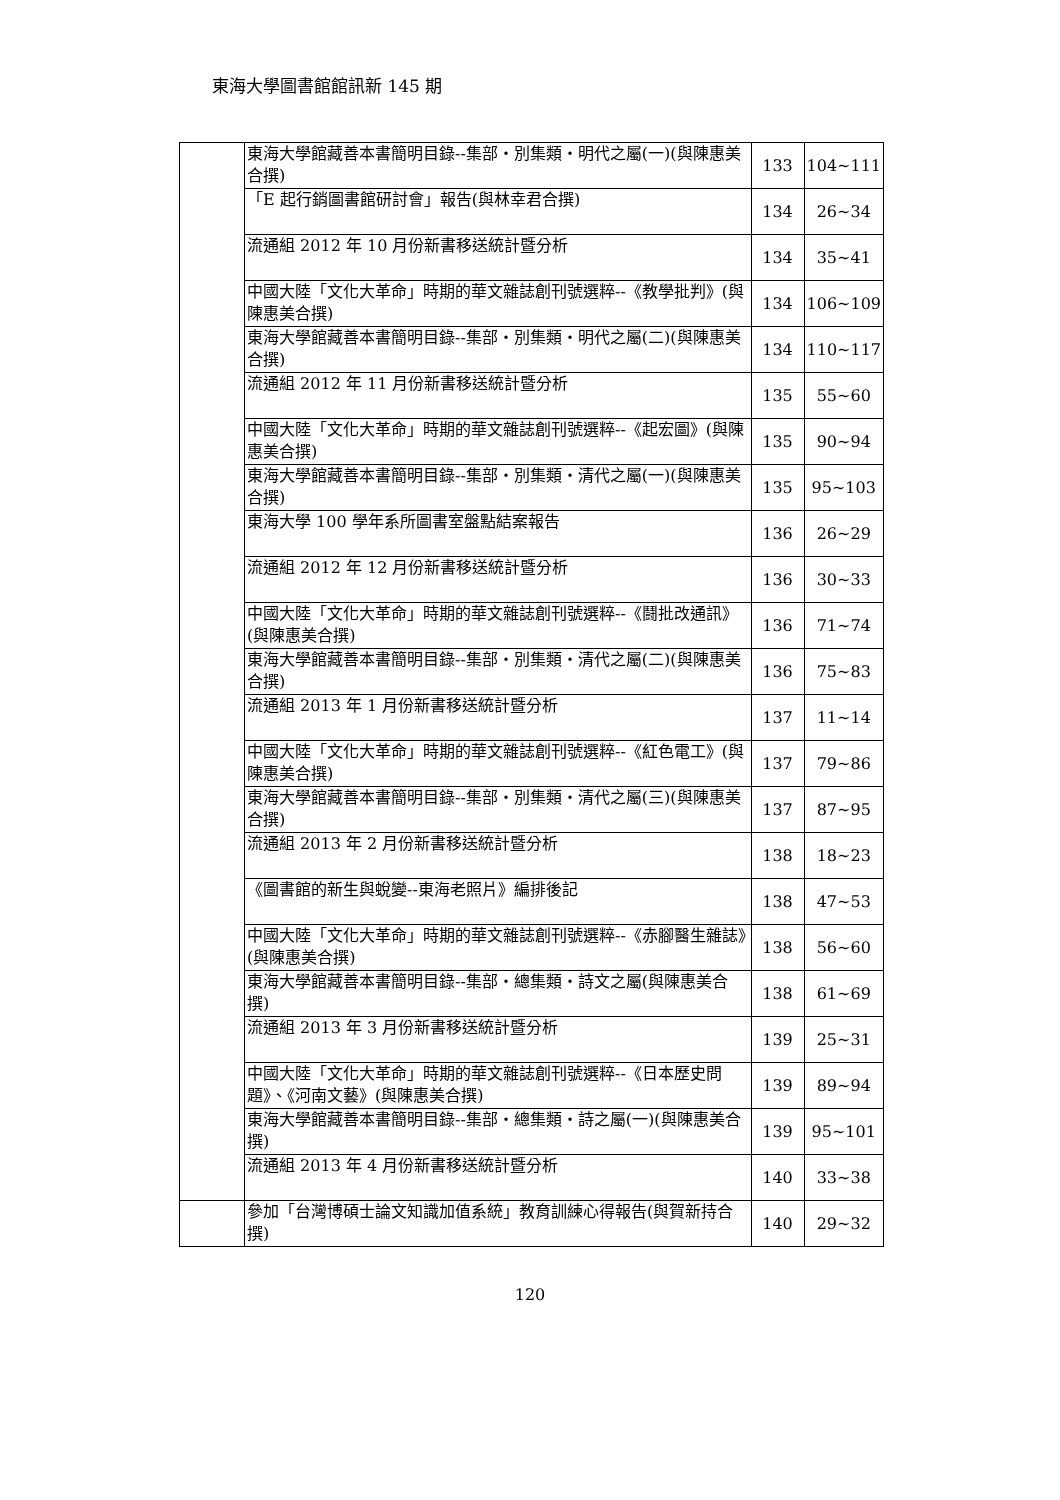東海大學圖書館館訊新 145 期
| | 東海大學館藏善本書簡明目錄--集部・別集類・明代之屬(一)(與陳惠美合撰) | 133 | 104~111 |
| | 「E 起行銷圖書館研討會」報告(與林幸君合撰) | 134 | 26~34 |
| | 流通組 2012 年 10 月份新書移送統計暨分析 | 134 | 35~41 |
| | 中國大陸「文化大革命」時期的華文雜誌創刊號選粹--《教學批判》(與陳惠美合撰) | 134 | 106~109 |
| | 東海大學館藏善本書簡明目錄--集部・別集類・明代之屬(二)(與陳惠美合撰) | 134 | 110~117 |
| | 流通組 2012 年 11 月份新書移送統計暨分析 | 135 | 55~60 |
| | 中國大陸「文化大革命」時期的華文雜誌創刊號選粹--《起宏圖》(與陳惠美合撰) | 135 | 90~94 |
| | 東海大學館藏善本書簡明目錄--集部・別集類・清代之屬(一)(與陳惠美合撰) | 135 | 95~103 |
| | 東海大學 100 學年系所圖書室盤點結案報告 | 136 | 26~29 |
| | 流通組 2012 年 12 月份新書移送統計暨分析 | 136 | 30~33 |
| | 中國大陸「文化大革命」時期的華文雜誌創刊號選粹--《鬪批改通訊》(與陳惠美合撰) | 136 | 71~74 |
| | 東海大學館藏善本書簡明目錄--集部・別集類・清代之屬(二)(與陳惠美合撰) | 136 | 75~83 |
| | 流通組 2013 年 1 月份新書移送統計暨分析 | 137 | 11~14 |
| | 中國大陸「文化大革命」時期的華文雜誌創刊號選粹--《紅色電工》(與陳惠美合撰) | 137 | 79~86 |
| | 東海大學館藏善本書簡明目錄--集部・別集類・清代之屬(三)(與陳惠美合撰) | 137 | 87~95 |
| | 流通組 2013 年 2 月份新書移送統計暨分析 | 138 | 18~23 |
| | 《圖書館的新生與蛻變--東海老照片》編排後記 | 138 | 47~53 |
| | 中國大陸「文化大革命」時期的華文雜誌創刊號選粹--《赤腳醫生雜誌》(與陳惠美合撰) | 138 | 56~60 |
| | 東海大學館藏善本書簡明目錄--集部・總集類・詩文之屬(與陳惠美合撰) | 138 | 61~69 |
| | 流通組 2013 年 3 月份新書移送統計暨分析 | 139 | 25~31 |
| | 中國大陸「文化大革命」時期的華文雜誌創刊號選粹--《日本歷史問題》、《河南文藝》(與陳惠美合撰) | 139 | 89~94 |
| | 東海大學館藏善本書簡明目錄--集部・總集類・詩之屬(一)(與陳惠美合撰) | 139 | 95~101 |
| | 流通組 2013 年 4 月份新書移送統計暨分析 | 140 | 33~38 |
| | 參加「台灣博碩士論文知識加值系統」教育訓練心得報告(與賀新持合撰) | 140 | 29~32 |
120